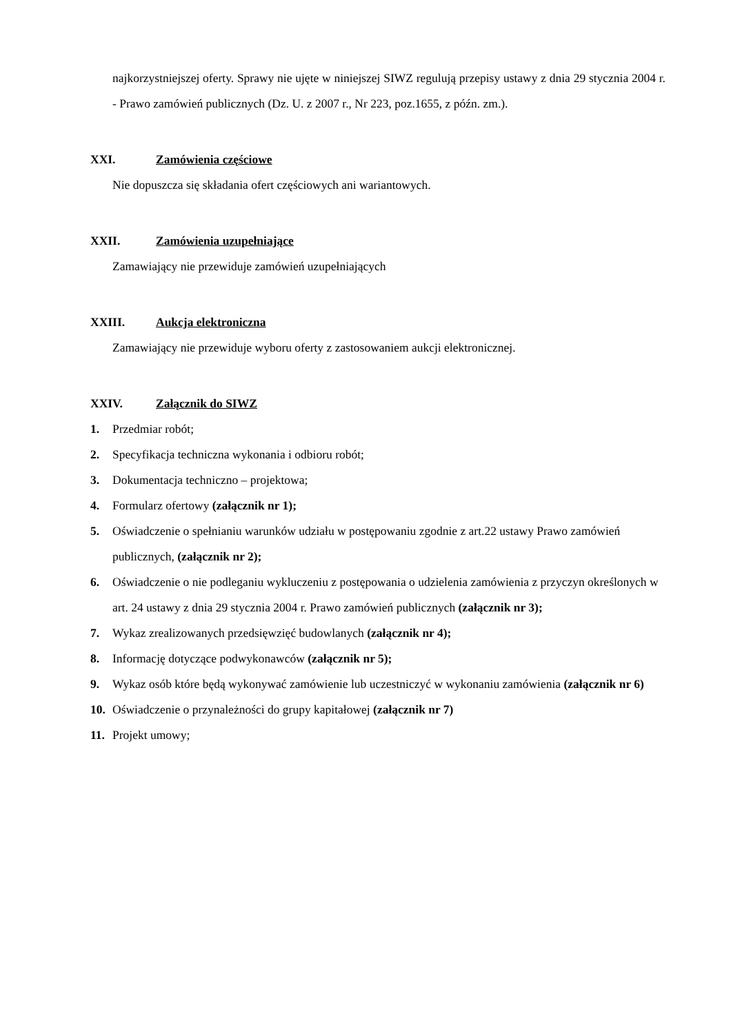najkorzystniejszej oferty. Sprawy nie ujęte w niniejszej SIWZ regulują przepisy ustawy z dnia 29 stycznia 2004 r. - Prawo zamówień publicznych (Dz. U. z 2007 r., Nr 223, poz.1655, z późn. zm.).
XXI. Zamówienia częściowe
Nie dopuszcza się składania ofert częściowych ani wariantowych.
XXII. Zamówienia uzupełniające
Zamawiający nie przewiduje zamówień uzupełniających
XXIII. Aukcja elektroniczna
Zamawiający nie przewiduje wyboru oferty z zastosowaniem aukcji elektronicznej.
XXIV. Załącznik do SIWZ
1. Przedmiar robót;
2. Specyfikacja techniczna wykonania i odbioru robót;
3. Dokumentacja techniczno – projektowa;
4. Formularz ofertowy (załącznik nr 1);
5. Oświadczenie o spełnianiu warunków udziału w postępowaniu zgodnie z art.22 ustawy Prawo zamówień publicznych, (załącznik nr 2);
6. Oświadczenie o nie podleganiu wykluczeniu z postępowania o udzielenia zamówienia z przyczyn określonych w art. 24 ustawy z dnia 29 stycznia 2004 r. Prawo zamówień publicznych (załącznik nr 3);
7. Wykaz zrealizowanych przedsięwzięć budowlanych (załącznik nr 4);
8. Informację dotyczące podwykonawców (załącznik nr 5);
9. Wykaz osób które będą wykonywać zamówienie lub uczestniczyć w wykonaniu zamówienia (załącznik nr 6)
10. Oświadczenie o przynależności do grupy kapitałowej (załącznik nr 7)
11. Projekt umowy;